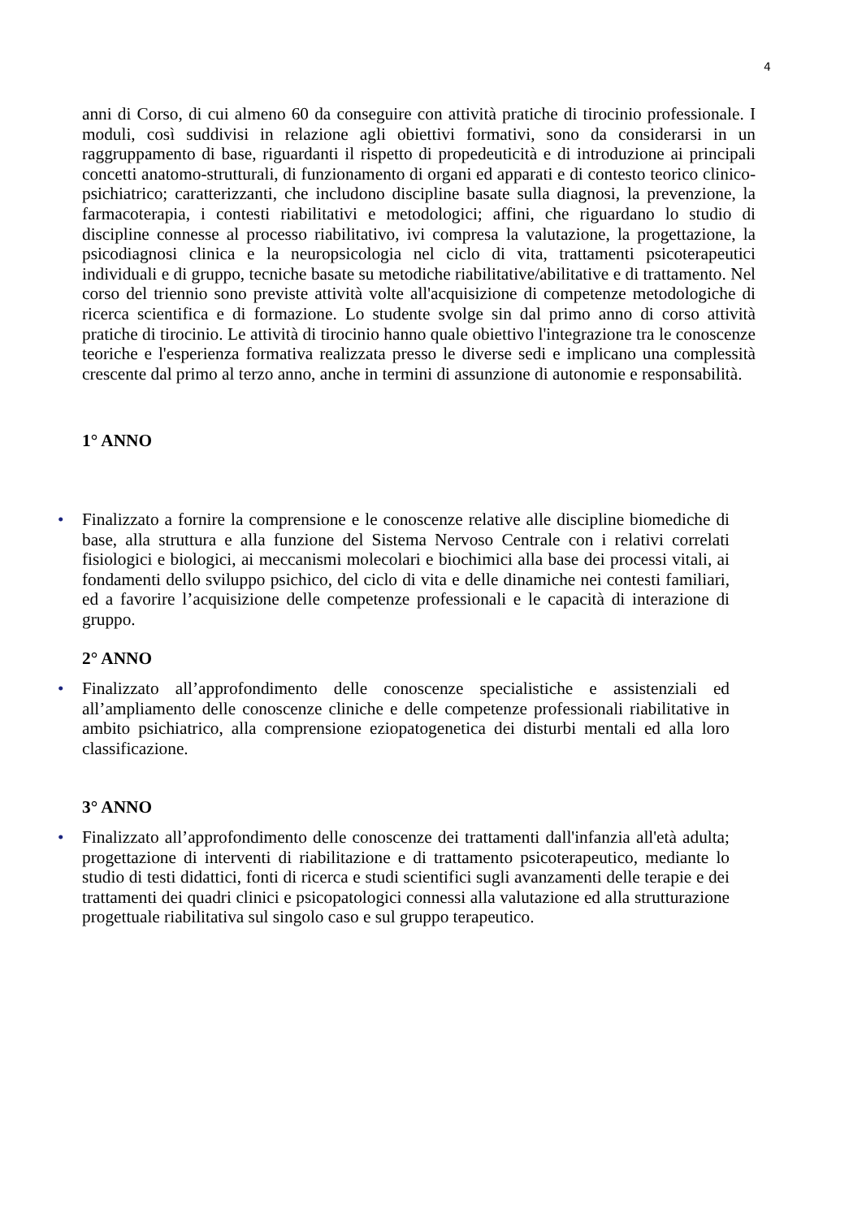4
anni di Corso, di cui almeno 60 da conseguire con attività pratiche di tirocinio professionale. I moduli, così suddivisi in relazione agli obiettivi formativi, sono da considerarsi in un raggruppamento di base, riguardanti il rispetto di propedeuticità e di introduzione ai principali concetti anatomo-strutturali, di funzionamento di organi ed apparati e di contesto teorico clinico-psichiatrico; caratterizzanti, che includono discipline basate sulla diagnosi, la prevenzione, la farmacoterapia, i contesti riabilitativi e metodologici; affini, che riguardano lo studio di discipline connesse al processo riabilitativo, ivi compresa la valutazione, la progettazione, la psicodiagnosi clinica e la neuropsicologia nel ciclo di vita, trattamenti psicoterapeutici individuali e di gruppo, tecniche basate su metodiche riabilitative/abilitative e di trattamento. Nel corso del triennio sono previste attività volte all'acquisizione di competenze metodologiche di ricerca scientifica e di formazione. Lo studente svolge sin dal primo anno di corso attività pratiche di tirocinio. Le attività di tirocinio hanno quale obiettivo l'integrazione tra le conoscenze teoriche e l'esperienza formativa realizzata presso le diverse sedi e implicano una complessità crescente dal primo al terzo anno, anche in termini di assunzione di autonomie e responsabilità.
1° ANNO
• Finalizzato a fornire la comprensione e le conoscenze relative alle discipline biomediche di base, alla struttura e alla funzione del Sistema Nervoso Centrale con i relativi correlati fisiologici e biologici, ai meccanismi molecolari e biochimici alla base dei processi vitali, ai fondamenti dello sviluppo psichico, del ciclo di vita e delle dinamiche nei contesti familiari, ed a favorire l’acquisizione delle competenze professionali e le capacità di interazione di gruppo.
2° ANNO
• Finalizzato all’approfondimento delle conoscenze specialistiche e assistenziali ed all’ampliamento delle conoscenze cliniche e delle competenze professionali riabilitative in ambito psichiatrico, alla comprensione eziopatogenetica dei disturbi mentali ed alla loro classificazione.
3° ANNO
• Finalizzato all’approfondimento delle conoscenze dei trattamenti dall'infanzia all'età adulta; progettazione di interventi di riabilitazione e di trattamento psicoterapeutico, mediante lo studio di testi didattici, fonti di ricerca e studi scientifici sugli avanzamenti delle terapie e dei trattamenti dei quadri clinici e psicopatologici connessi alla valutazione ed alla strutturazione progettuale riabilitativa sul singolo caso e sul gruppo terapeutico.